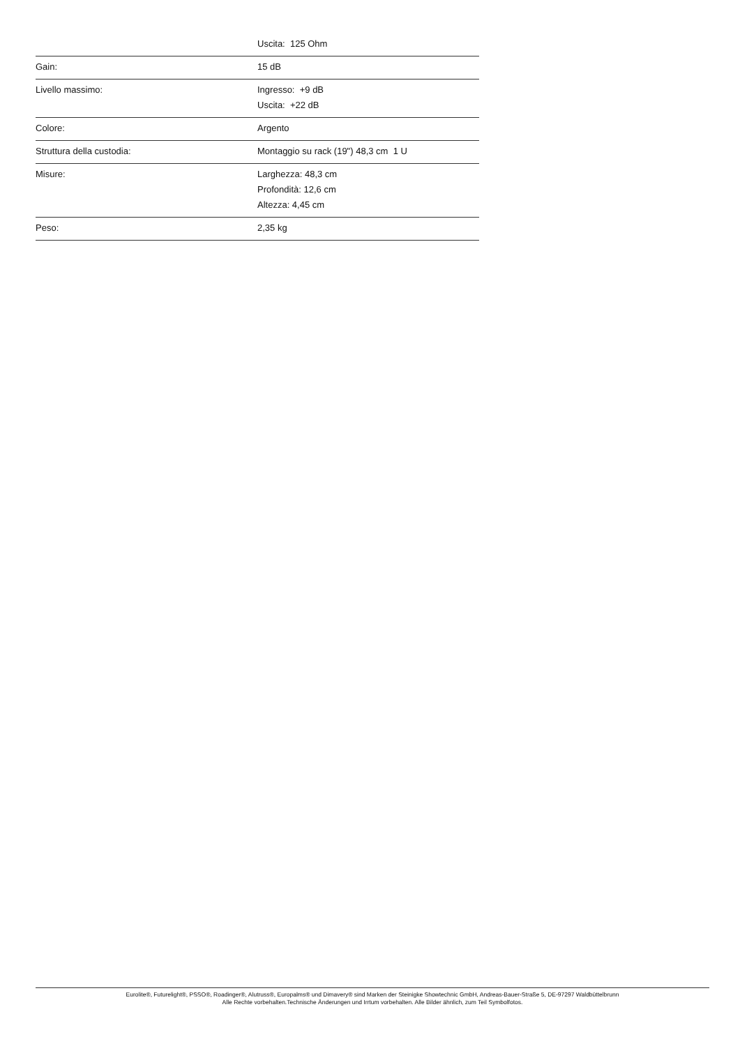| | Uscita: 125 Ohm |
| Gain: | 15 dB |
| Livello massimo: | Ingresso: +9 dB Uscita: +22 dB |
| Colore: | Argento |
| Struttura della custodia: | Montaggio su rack (19") 48,3 cm 1 U |
| Misure: | Larghezza: 48,3 cm Profondità: 12,6 cm Altezza: 4,45 cm |
| Peso: | 2,35 kg |
Eurolite®, Futurelight®, PSSO®, Roadinger®, Alutruss®, Europalms® und Dimavery® sind Marken der Steinigke Showtechnic GmbH, Andreas-Bauer-Straße 5, DE-97297 Waldbüttelbrunn
Alle Rechte vorbehalten.Technische Änderungen und Irrtum vorbehalten. Alle Bilder ähnlich, zum Teil Symbolfotos.